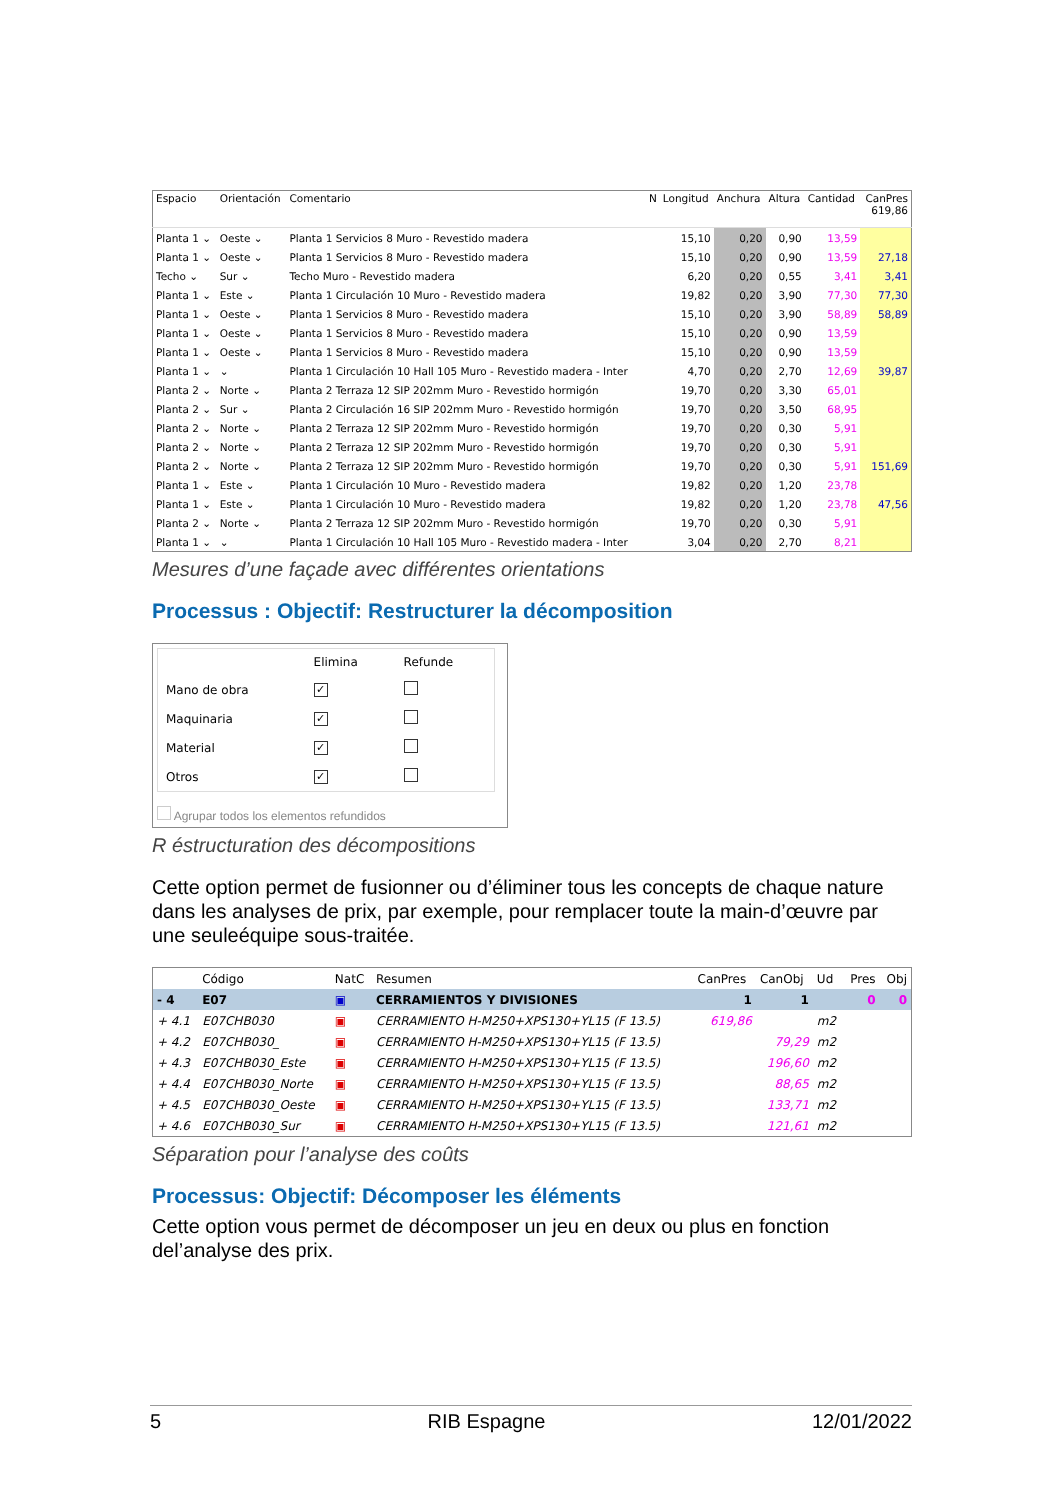| Espacio | Orientación | Comentario | N | Longitud | Anchura | Altura | Cantidad | CanPres 619,86 |
| --- | --- | --- | --- | --- | --- | --- | --- | --- |
| Planta 1 ⌄ | Oeste ⌄ | Planta 1 Servicios 8 Muro - Revestido madera | | 15,10 | 0,20 | 0,90 | 13,59 | |
| Planta 1 ⌄ | Oeste ⌄ | Planta 1 Servicios 8 Muro - Revestido madera | | 15,10 | 0,20 | 0,90 | 13,59 | 27,18 |
| Techo ⌄ | Sur ⌄ | Techo Muro - Revestido madera | | 6,20 | 0,20 | 0,55 | 3,41 | 3,41 |
| Planta 1 ⌄ | Este ⌄ | Planta 1 Circulación 10 Muro - Revestido madera | | 19,82 | 0,20 | 3,90 | 77,30 | 77,30 |
| Planta 1 ⌄ | Oeste ⌄ | Planta 1 Servicios 8 Muro - Revestido madera | | 15,10 | 0,20 | 3,90 | 58,89 | 58,89 |
| Planta 1 ⌄ | Oeste ⌄ | Planta 1 Servicios 8 Muro - Revestido madera | | 15,10 | 0,20 | 0,90 | 13,59 | |
| Planta 1 ⌄ | Oeste ⌄ | Planta 1 Servicios 8 Muro - Revestido madera | | 15,10 | 0,20 | 0,90 | 13,59 | |
| Planta 1 ⌄ | ⌄ | Planta 1 Circulación 10 Hall 105 Muro - Revestido madera - Inter | | 4,70 | 0,20 | 2,70 | 12,69 | 39,87 |
| Planta 2 ⌄ | Norte ⌄ | Planta 2 Terraza 12 SIP 202mm Muro - Revestido hormigón | | 19,70 | 0,20 | 3,30 | 65,01 | |
| Planta 2 ⌄ | Sur ⌄ | Planta 2 Circulación 16 SIP 202mm Muro - Revestido hormigón | | 19,70 | 0,20 | 3,50 | 68,95 | |
| Planta 2 ⌄ | Norte ⌄ | Planta 2 Terraza 12 SIP 202mm Muro - Revestido hormigón | | 19,70 | 0,20 | 0,30 | 5,91 | |
| Planta 2 ⌄ | Norte ⌄ | Planta 2 Terraza 12 SIP 202mm Muro - Revestido hormigón | | 19,70 | 0,20 | 0,30 | 5,91 | |
| Planta 2 ⌄ | Norte ⌄ | Planta 2 Terraza 12 SIP 202mm Muro - Revestido hormigón | | 19,70 | 0,20 | 0,30 | 5,91 | 151,69 |
| Planta 1 ⌄ | Este ⌄ | Planta 1 Circulación 10 Muro - Revestido madera | | 19,82 | 0,20 | 1,20 | 23,78 | |
| Planta 1 ⌄ | Este ⌄ | Planta 1 Circulación 10 Muro - Revestido madera | | 19,82 | 0,20 | 1,20 | 23,78 | 47,56 |
| Planta 2 ⌄ | Norte ⌄ | Planta 2 Terraza 12 SIP 202mm Muro - Revestido hormigón | | 19,70 | 0,20 | 0,30 | 5,91 | |
| Planta 1 ⌄ | ⌄ | Planta 1 Circulación 10 Hall 105 Muro - Revestido madera - Inter | | 3,04 | 0,20 | 2,70 | 8,21 | |
Mesures d’une façade avec différentes orientations
Processus : Objectif: Restructurer la décomposition
| | Elimina | Refunde |
| Mano de obra | ✓ | |
| Maquinaria | ✓ | |
| Material | ✓ | |
| Otros | ✓ | |
Agrupar todos los elementos refundidos
R éstructuration des décompositions
Cette option permet de fusionner ou d’éliminer tous les concepts de chaque nature dans les analyses de prix, par exemple, pour remplacer toute la main-d’œuvre par une seuleéquipe sous-traitée.
| | Código | NatC | Resumen | CanPres | CanObj | Ud | Pres | Obj |
| --- | --- | --- | --- | --- | --- | --- | --- | --- |
| - 4 | E07 | ▣ | CERRAMIENTOS Y DIVISIONES | 1 | 1 | | 0 | 0 |
| + 4.1 | E07CHB030 | ▣ | CERRAMIENTO H-M250+XPS130+YL15 (F 13.5) | 619,86 | | m2 | | |
| + 4.2 | E07CHB030_ | ▣ | CERRAMIENTO H-M250+XPS130+YL15 (F 13.5) | | 79,29 | m2 | | |
| + 4.3 | E07CHB030_Este | ▣ | CERRAMIENTO H-M250+XPS130+YL15 (F 13.5) | | 196,60 | m2 | | |
| + 4.4 | E07CHB030_Norte | ▣ | CERRAMIENTO H-M250+XPS130+YL15 (F 13.5) | | 88,65 | m2 | | |
| + 4.5 | E07CHB030_Oeste | ▣ | CERRAMIENTO H-M250+XPS130+YL15 (F 13.5) | | 133,71 | m2 | | |
| + 4.6 | E07CHB030_Sur | ▣ | CERRAMIENTO H-M250+XPS130+YL15 (F 13.5) | | 121,61 | m2 | | |
Séparation pour l’analyse des coûts
Processus: Objectif: Décomposer les éléments
Cette option vous permet de décomposer un jeu en deux ou plus en fonction del’analyse des prix.
5 RIB Espagne 12/01/2022